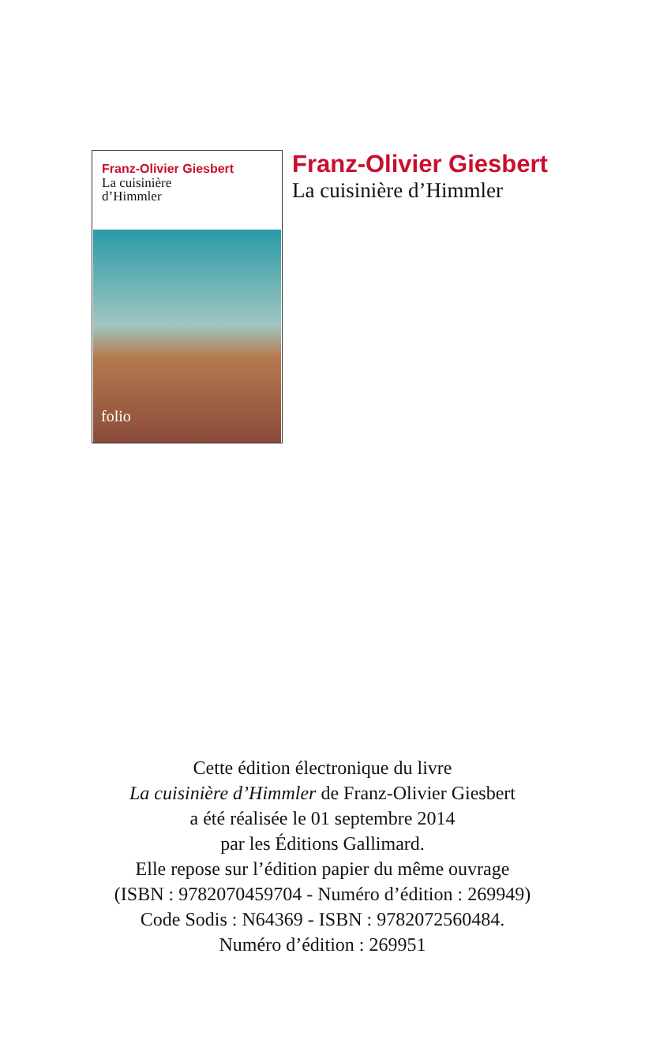Franz-Olivier Giesbert
La cuisinière
d’Himmler
folio
Franz-Olivier Giesbert
La cuisinière d’Himmler
Cette édition électronique du livre
La cuisinière d’Himmler de Franz-Olivier Giesbert
a été réalisée le 01 septembre 2014
par les Éditions Gallimard.
Elle repose sur l’édition papier du même ouvrage
(ISBN : 9782070459704 - Numéro d’édition : 269949)
Code Sodis : N64369 - ISBN : 9782072560484.
Numéro d’édition : 269951